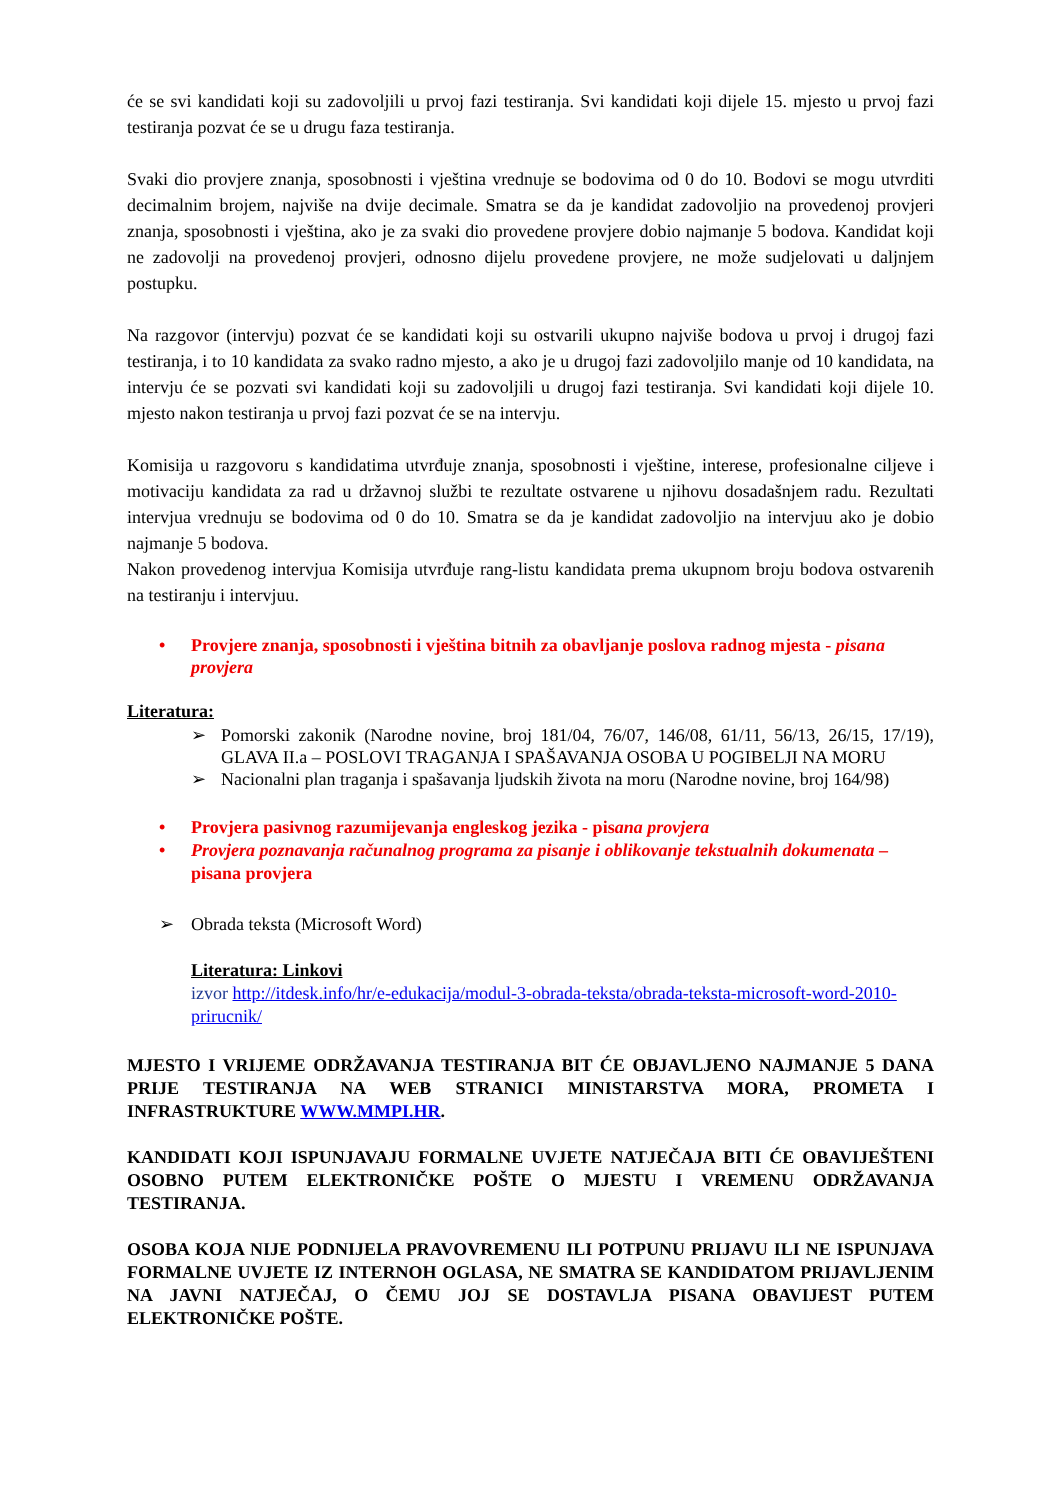će se svi kandidati koji su zadovoljili u prvoj fazi testiranja. Svi kandidati koji dijele 15. mjesto u prvoj fazi testiranja pozvat će se u drugu faza testiranja.
Svaki dio provjere znanja, sposobnosti i vještina vrednuje se bodovima od 0 do 10. Bodovi se mogu utvrditi decimalnim brojem, najviše na dvije decimale. Smatra se da je kandidat zadovoljio na provedenoj provjeri znanja, sposobnosti i vještina, ako je za svaki dio provedene provjere dobio najmanje 5 bodova. Kandidat koji ne zadovolji na provedenoj provjeri, odnosno dijelu provedene provjere, ne može sudjelovati u daljnjem postupku.
Na razgovor (intervju) pozvat će se kandidati koji su ostvarili ukupno najviše bodova u prvoj i drugoj fazi testiranja, i to 10 kandidata za svako radno mjesto, a ako je u drugoj fazi zadovoljilo manje od 10 kandidata, na intervju će se pozvati svi kandidati koji su zadovoljili u drugoj fazi testiranja. Svi kandidati koji dijele 10. mjesto nakon testiranja u prvoj fazi pozvat će se na intervju.
Komisija u razgovoru s kandidatima utvrđuje znanja, sposobnosti i vještine, interese, profesionalne ciljeve i motivaciju kandidata za rad u državnoj službi te rezultate ostvarene u njihovu dosadašnjem radu. Rezultati intervjua vrednuju se bodovima od 0 do 10. Smatra se da je kandidat zadovoljio na intervjuu ako je dobio najmanje 5 bodova.
Nakon provedenog intervjua Komisija utvrđuje rang-listu kandidata prema ukupnom broju bodova ostvarenih na testiranju i intervjuu.
• Provjere znanja, sposobnosti i vještina bitnih za obavljanje poslova radnog mjesta - pisana provjera
Literatura:
➢ Pomorski zakonik (Narodne novine, broj 181/04, 76/07, 146/08, 61/11, 56/13, 26/15, 17/19), GLAVA II.a – POSLOVI TRAGANJA I SPAŠAVANJA OSOBA U POGIBELJI NA MORU
➢ Nacionalni plan traganja i spašavanja ljudskih života na moru (Narodne novine, broj 164/98)
• Provjera pasivnog razumijevanja engleskog jezika - pisana provjera
• Provjera poznavanja računalnog programa za pisanje i oblikovanje tekstualnih dokumenata – pisana provjera
➢ Obrada teksta (Microsoft Word)
Literatura: Linkovi
izvor http://itdesk.info/hr/e-edukacija/modul-3-obrada-teksta/obrada-teksta-microsoft-word-2010-prirucnik/
MJESTO I VRIJEME ODRŽAVANJA TESTIRANJA BIT ĆE OBJAVLJENO NAJMANJE 5 DANA PRIJE TESTIRANJA NA WEB STRANICI MINISTARSTVA MORA, PROMETA I INFRASTRUKTURE WWW.MMPI.HR.
KANDIDATI KOJI ISPUNJAVAJU FORMALNE UVJETE NATJEČAJA BITI ĆE OBAVIJEŠTENI OSOBNO PUTEM ELEKTRONIČKE POŠTE O MJESTU I VREMENU ODRŽAVANJA TESTIRANJA.
OSOBA KOJA NIJE PODNIJELA PRAVOVREMENU ILI POTPUNU PRIJAVU ILI NE ISPUNJAVA FORMALNE UVJETE IZ INTERNOH OGLASA, NE SMATRA SE KANDIDATOM PRIJAVLJENIM NA JAVNI NATJEČAJ, O ČEMU JOJ SE DOSTAVLJA PISANA OBAVIJEST PUTEM ELEKTRONIČKE POŠTE.